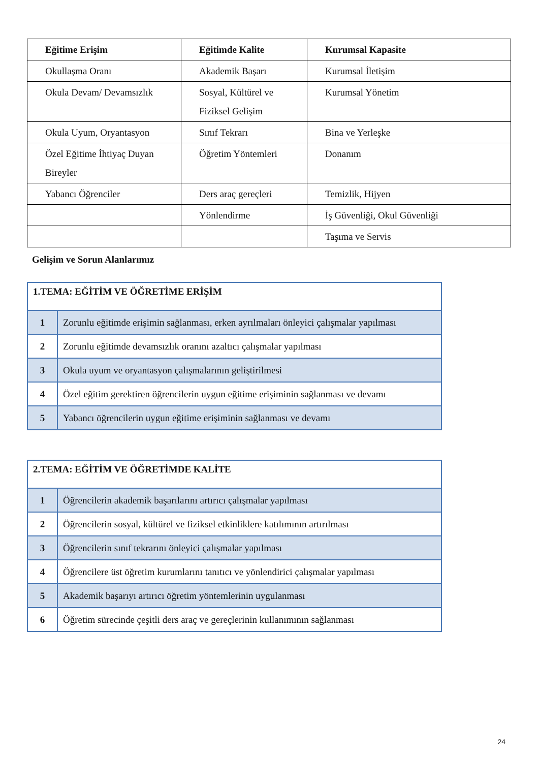| Eğitime Erişim | Eğitimde Kalite | Kurumsal Kapasite |
| --- | --- | --- |
| Okullaşma Oranı | Akademik Başarı | Kurumsal İletişim |
| Okula Devam/ Devamsızlık | Sosyal, Kültürel ve Fiziksel Gelişim | Kurumsal Yönetim |
| Okula Uyum, Oryantasyon | Sınıf Tekrarı | Bina ve Yerleşke |
| Özel Eğitime İhtiyaç Duyan Bireyler | Öğretim Yöntemleri | Donanım |
| Yabancı Öğrenciler | Ders araç gereçleri | Temizlik, Hijyen |
| | Yönlendirme | İş Güvenliği, Okul Güvenliği |
| | | Taşıma ve Servis |
Gelişim ve Sorun Alanlarımız
| 1.TEMA: EĞİTİM VE ÖĞRETİME ERİŞİM | |
| 1 | Zorunlu eğitimde erişimin sağlanması, erken ayrılmaları önleyici çalışmalar yapılması |
| 2 | Zorunlu eğitimde devamsızlık oranını azaltıcı çalışmalar yapılması |
| 3 | Okula uyum ve oryantasyon çalışmalarının geliştirilmesi |
| 4 | Özel eğitim gerektiren öğrencilerin uygun eğitime erişiminin sağlanması ve devamı |
| 5 | Yabancı öğrencilerin uygun eğitime erişiminin sağlanması ve devamı |
| 2.TEMA: EĞİTİM VE ÖĞRETİMDE KALİTE | |
| 1 | Öğrencilerin akademik başarılarını artırıcı çalışmalar yapılması |
| 2 | Öğrencilerin sosyal, kültürel ve fiziksel etkinliklere katılımının artırılması |
| 3 | Öğrencilerin sınıf tekrarını önleyici çalışmalar yapılması |
| 4 | Öğrencilere üst öğretim kurumlarını tanıtıcı ve yönlendirici çalışmalar yapılması |
| 5 | Akademik başarıyı artırıcı öğretim yöntemlerinin uygulanması |
| 6 | Öğretim sürecinde çeşitli ders araç ve gereçlerinin kullanımının sağlanması |
24